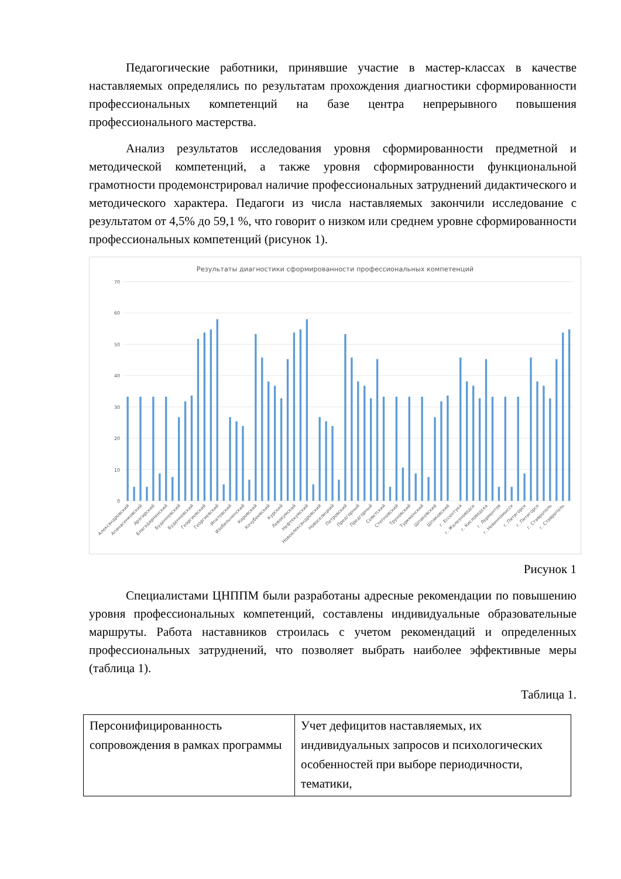Педагогические работники, принявшие участие в мастер-классах в качестве наставляемых определялись по результатам прохождения диагностики сформированности профессиональных компетенций на базе центра непрерывного повышения профессионального мастерства.
Анализ результатов исследования уровня сформированности предметной и методической компетенций, а также уровня сформированности функциональной грамотности продемонстрировал наличие профессиональных затруднений дидактического и методического характера. Педагоги из числа наставляемых закончили исследование с результатом от 4,5% до 59,1 %, что говорит о низком или среднем уровне сформированности профессиональных компетенций (рисунок 1).
Результаты диагностики сформированности профессиональных компетенций
70
60
50
40
30
20
10
0
Александровский
Апанасенковский
Арзгирский
Благодарненский
Буденновский
Буденновский
Георгиевский
Георгиевский
Ипатовский
Изобильненский
Кировский
Кочубеевский
Курский
Левокумский
Нефтекумский
Новоалександровский
Новоселицкий
Петровский
Предгорный
Предгорный
Советский
Степновский
Труновский
Туркменский
Шпаковский
Шпаковский
г. Ессентуки
г. Железноводск
г. Кисловодска
г. Лермонтов
г. Невинномысск
г. Пятигорск
г. Пятигорск
г. Ставрополь
г. Ставрополь
Рисунок 1
Специалистами ЦНППМ были разработаны адресные рекомендации по повышению уровня профессиональных компетенций, составлены индивидуальные образовательные маршруты. Работа наставников строилась с учетом рекомендаций и определенных профессиональных затруднений, что позволяет выбрать наиболее эффективные меры (таблица 1).
Таблица 1.
| Персонифицированность сопровождения в рамках программы | Учет дефицитов наставляемых, их индивидуальных запросов и психологических особенностей при выборе периодичности, тематики, |